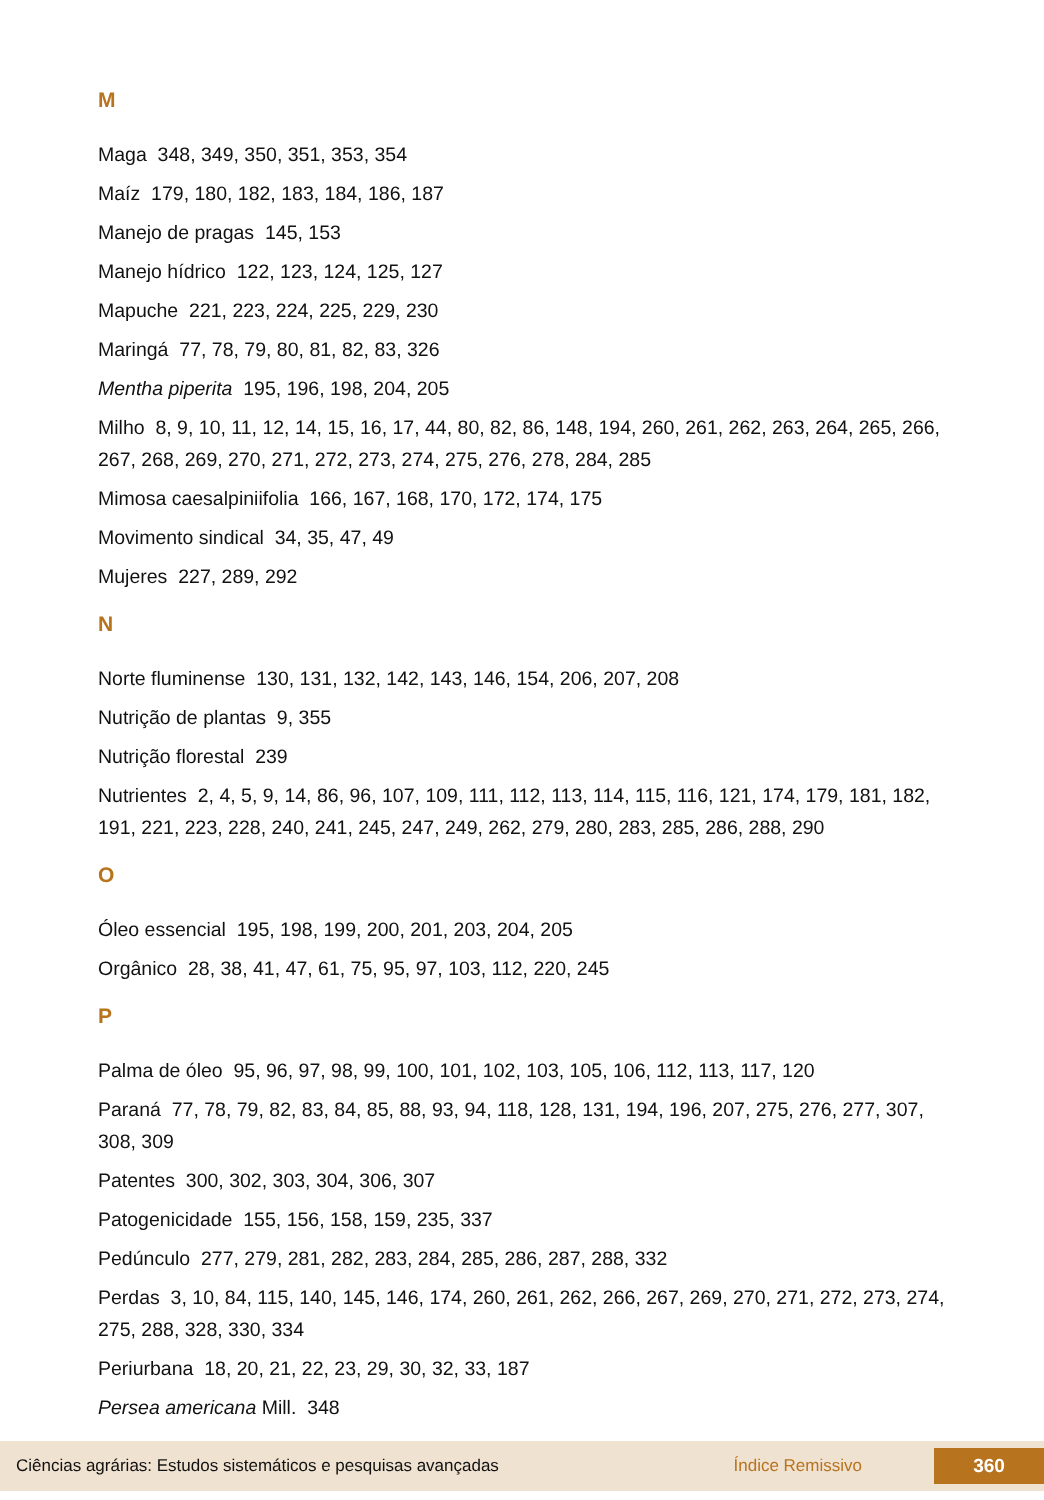M
Maga 348, 349, 350, 351, 353, 354
Maíz 179, 180, 182, 183, 184, 186, 187
Manejo de pragas 145, 153
Manejo hídrico 122, 123, 124, 125, 127
Mapuche 221, 223, 224, 225, 229, 230
Maringá 77, 78, 79, 80, 81, 82, 83, 326
Mentha piperita 195, 196, 198, 204, 205
Milho 8, 9, 10, 11, 12, 14, 15, 16, 17, 44, 80, 82, 86, 148, 194, 260, 261, 262, 263, 264, 265, 266, 267, 268, 269, 270, 271, 272, 273, 274, 275, 276, 278, 284, 285
Mimosa caesalpiniifolia 166, 167, 168, 170, 172, 174, 175
Movimento sindical 34, 35, 47, 49
Mujeres 227, 289, 292
N
Norte fluminense 130, 131, 132, 142, 143, 146, 154, 206, 207, 208
Nutrição de plantas 9, 355
Nutrição florestal 239
Nutrientes 2, 4, 5, 9, 14, 86, 96, 107, 109, 111, 112, 113, 114, 115, 116, 121, 174, 179, 181, 182, 191, 221, 223, 228, 240, 241, 245, 247, 249, 262, 279, 280, 283, 285, 286, 288, 290
O
Óleo essencial 195, 198, 199, 200, 201, 203, 204, 205
Orgânico 28, 38, 41, 47, 61, 75, 95, 97, 103, 112, 220, 245
P
Palma de óleo 95, 96, 97, 98, 99, 100, 101, 102, 103, 105, 106, 112, 113, 117, 120
Paraná 77, 78, 79, 82, 83, 84, 85, 88, 93, 94, 118, 128, 131, 194, 196, 207, 275, 276, 277, 307, 308, 309
Patentes 300, 302, 303, 304, 306, 307
Patogenicidade 155, 156, 158, 159, 235, 337
Pedúnculo 277, 279, 281, 282, 283, 284, 285, 286, 287, 288, 332
Perdas 3, 10, 84, 115, 140, 145, 146, 174, 260, 261, 262, 266, 267, 269, 270, 271, 272, 273, 274, 275, 288, 328, 330, 334
Periurbana 18, 20, 21, 22, 23, 29, 30, 32, 33, 187
Persea americana Mill. 348
Ciências agrárias: Estudos sistemáticos e pesquisas avançadas Índice Remissivo 360